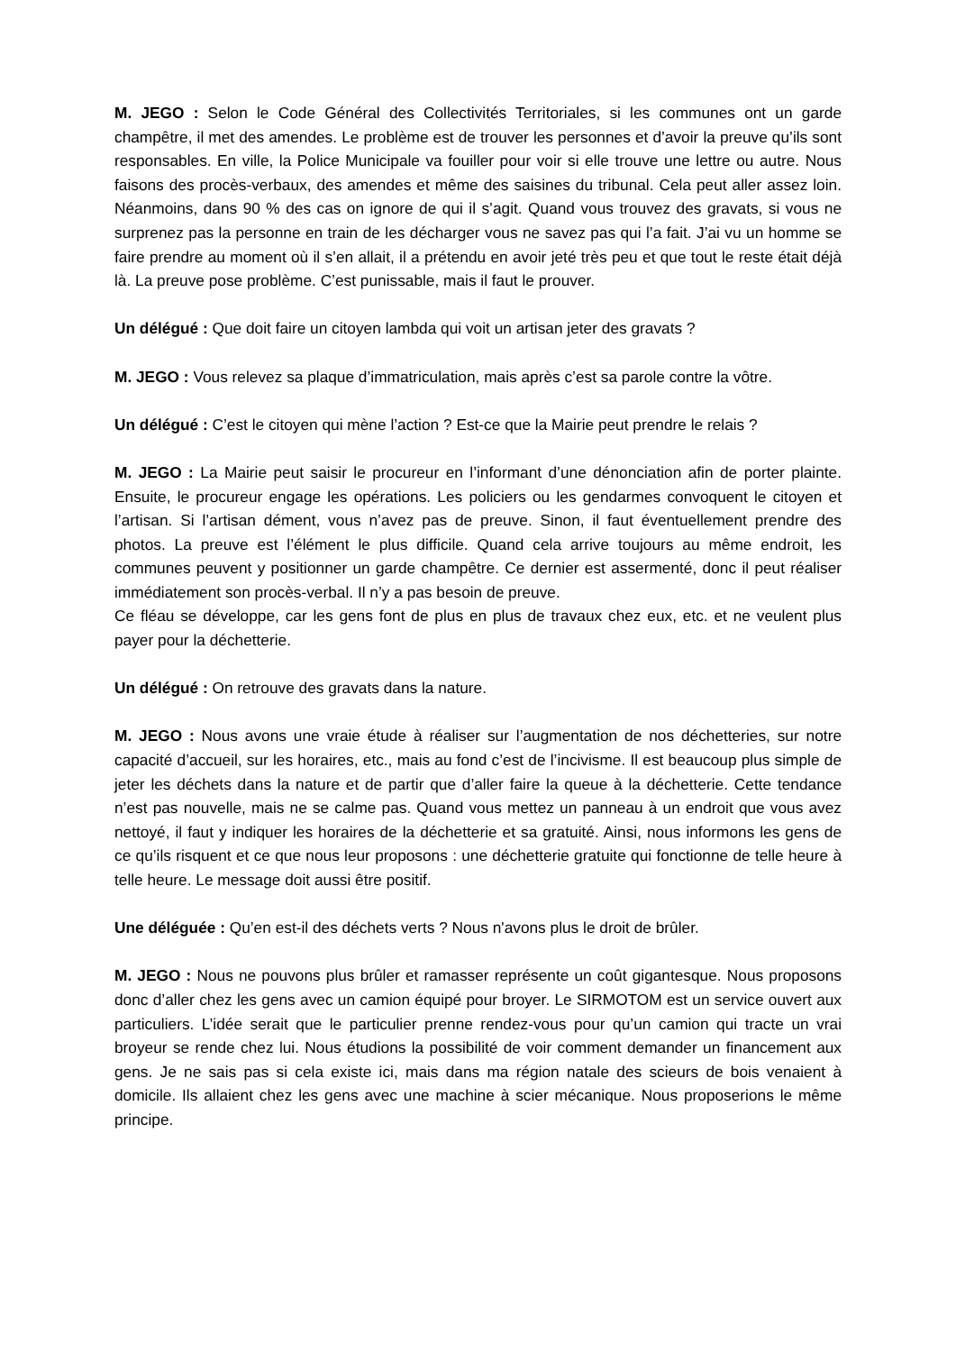M. JEGO : Selon le Code Général des Collectivités Territoriales, si les communes ont un garde champêtre, il met des amendes. Le problème est de trouver les personnes et d’avoir la preuve qu’ils sont responsables. En ville, la Police Municipale va fouiller pour voir si elle trouve une lettre ou autre. Nous faisons des procès-verbaux, des amendes et même des saisines du tribunal. Cela peut aller assez loin. Néanmoins, dans 90 % des cas on ignore de qui il s’agit. Quand vous trouvez des gravats, si vous ne surprenez pas la personne en train de les décharger vous ne savez pas qui l’a fait. J’ai vu un homme se faire prendre au moment où il s’en allait, il a prétendu en avoir jeté très peu et que tout le reste était déjà là. La preuve pose problème. C’est punissable, mais il faut le prouver.
Un délégué : Que doit faire un citoyen lambda qui voit un artisan jeter des gravats ?
M. JEGO : Vous relevez sa plaque d’immatriculation, mais après c’est sa parole contre la vôtre.
Un délégué : C’est le citoyen qui mène l’action ? Est-ce que la Mairie peut prendre le relais ?
M. JEGO : La Mairie peut saisir le procureur en l’informant d’une dénonciation afin de porter plainte. Ensuite, le procureur engage les opérations. Les policiers ou les gendarmes convoquent le citoyen et l’artisan. Si l’artisan dément, vous n’avez pas de preuve. Sinon, il faut éventuellement prendre des photos. La preuve est l’élément le plus difficile. Quand cela arrive toujours au même endroit, les communes peuvent y positionner un garde champêtre. Ce dernier est assermenté, donc il peut réaliser immédiatement son procès-verbal. Il n’y a pas besoin de preuve.
Ce fléau se développe, car les gens font de plus en plus de travaux chez eux, etc. et ne veulent plus payer pour la déchetterie.
Un délégué : On retrouve des gravats dans la nature.
M. JEGO : Nous avons une vraie étude à réaliser sur l’augmentation de nos déchetteries, sur notre capacité d’accueil, sur les horaires, etc., mais au fond c’est de l’incivisme. Il est beaucoup plus simple de jeter les déchets dans la nature et de partir que d’aller faire la queue à la déchetterie. Cette tendance n’est pas nouvelle, mais ne se calme pas. Quand vous mettez un panneau à un endroit que vous avez nettoyé, il faut y indiquer les horaires de la déchetterie et sa gratuité. Ainsi, nous informons les gens de ce qu’ils risquent et ce que nous leur proposons : une déchetterie gratuite qui fonctionne de telle heure à telle heure. Le message doit aussi être positif.
Une déléguée : Qu’en est-il des déchets verts ? Nous n'avons plus le droit de brûler.
M. JEGO : Nous ne pouvons plus brûler et ramasser représente un coût gigantesque. Nous proposons donc d’aller chez les gens avec un camion équipé pour broyer. Le SIRMOTOM est un service ouvert aux particuliers. L’idée serait que le particulier prenne rendez-vous pour qu’un camion qui tracte un vrai broyeur se rende chez lui. Nous étudions la possibilité de voir comment demander un financement aux gens. Je ne sais pas si cela existe ici, mais dans ma région natale des scieurs de bois venaient à domicile. Ils allaient chez les gens avec une machine à scier mécanique. Nous proposerions le même principe.